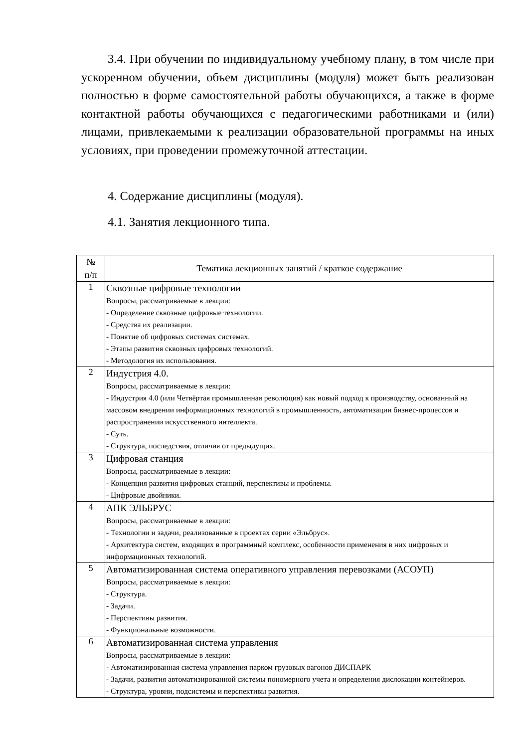3.4. При обучении по индивидуальному учебному плану, в том числе при ускоренном обучении, объем дисциплины (модуля) может быть реализован полностью в форме самостоятельной работы обучающихся, а также в форме контактной работы обучающихся с педагогическими работниками и (или) лицами, привлекаемыми к реализации образовательной программы на иных условиях, при проведении промежуточной аттестации.
4. Содержание дисциплины (модуля).
4.1. Занятия лекционного типа.
| № п/п | Тематика лекционных занятий / краткое содержание |
| --- | --- |
| 1 | Сквозные цифровые технологии Вопросы, рассматриваемые в лекции: - Определение сквозные цифровые технологии. - Средства их реализации. - Понятие об цифровых системах системах. - Этапы развития сквозных цифровых технологий. - Методология их использования. |
| 2 | Индустрия 4.0. Вопросы, рассматриваемые в лекции: - Индустрия 4.0 (или Четвёртая промышленная революция) как новый подход к производству, основанный на массовом внедрении информационных технологий в промышленность, автоматизации бизнес-процессов и распространении искусственного интеллекта. - Суть. - Структура, последствия, отличия от предыдущих. |
| 3 | Цифровая станция Вопросы, рассматриваемые в лекции: - Концепция развития цифровых станций, перспективы и проблемы. - Цифровые двойники. |
| 4 | АПК ЭЛЬБРУС Вопросы, рассматриваемые в лекции: - Технологии и задачи, реализованные в проектах серии «Эльбрус». - Архитектура систем, входящих в программный комплекс, особенности применения в них цифровых и информационных технологий. |
| 5 | Автоматизированная система оперативного управления перевозками (АСОУП) Вопросы, рассматриваемые в лекции: - Структура. - Задачи. - Перспективы развития. - Функциональные возможности. |
| 6 | Автоматизированная система управления Вопросы, рассматриваемые в лекции: - Автоматизированная система управления парком грузовых вагонов ДИСПАРК - Задачи, развития автоматизированной системы пономерного учета и определения дислокации контейнеров. - Структура, уровни, подсистемы и перспективы развития. |